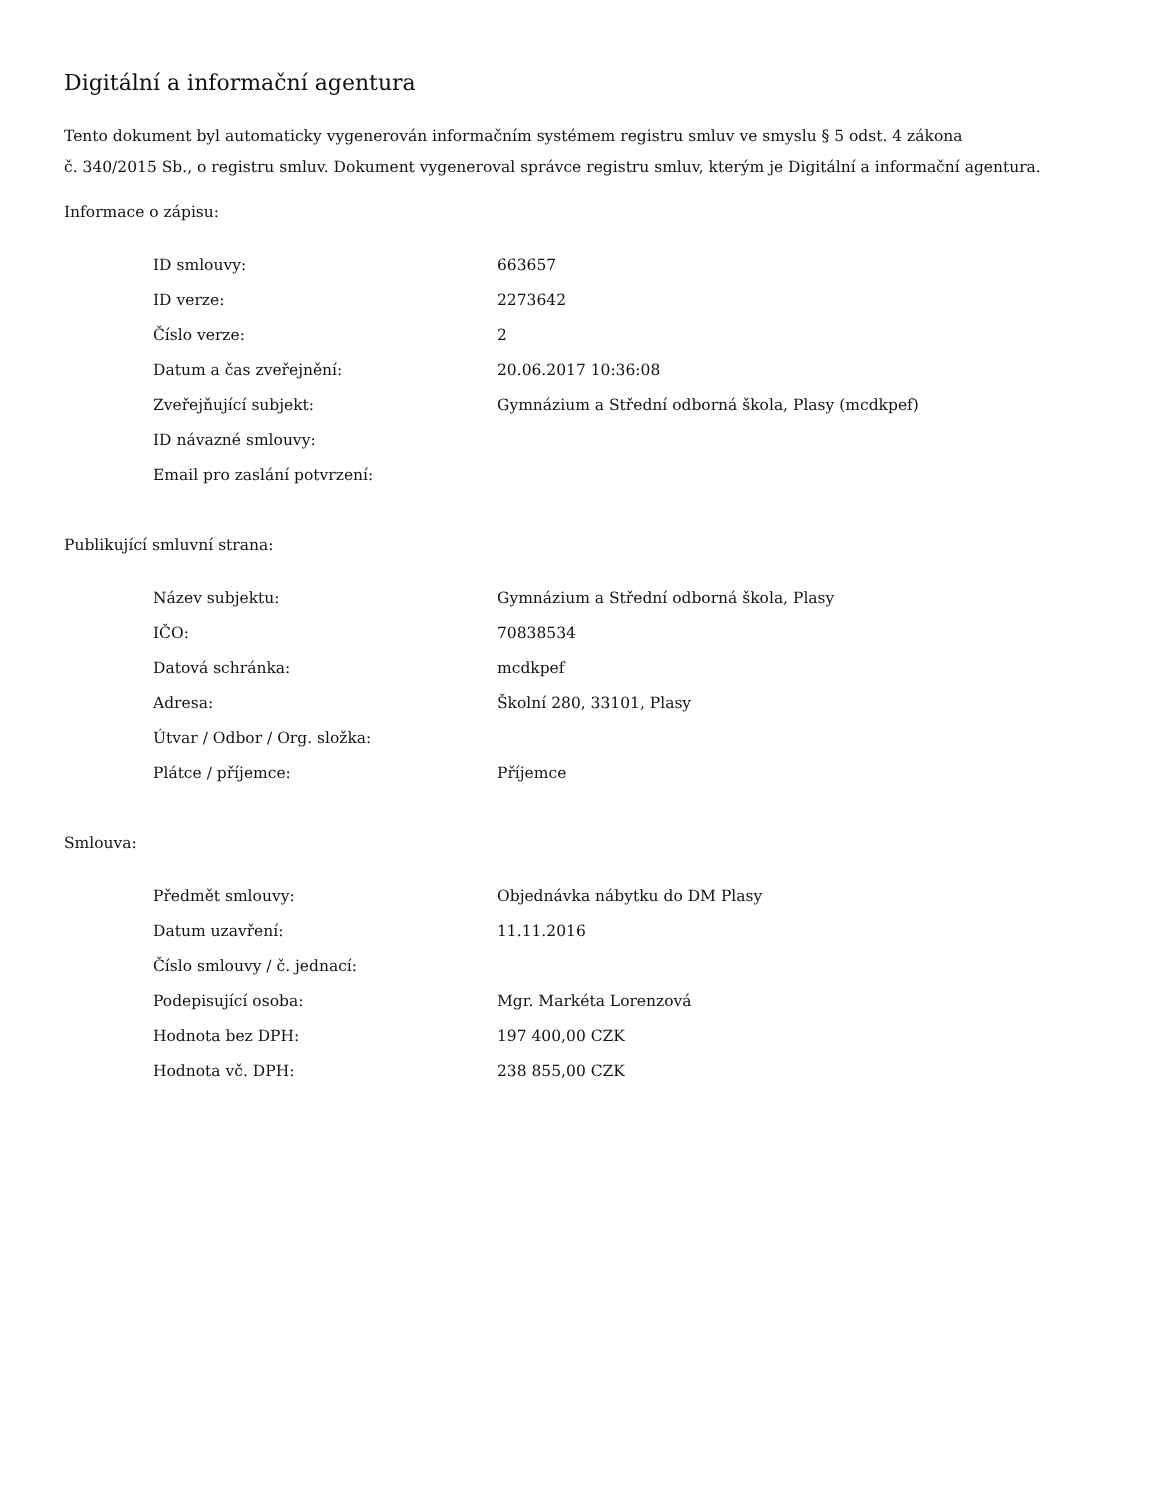Digitální a informační agentura
Tento dokument byl automaticky vygenerován informačním systémem registru smluv ve smyslu § 5 odst. 4 zákona
č. 340/2015 Sb., o registru smluv. Dokument vygeneroval správce registru smluv, kterým je Digitální a informační agentura.
Informace o zápisu:
| ID smlouvy: | 663657 |
| ID verze: | 2273642 |
| Číslo verze: | 2 |
| Datum a čas zveřejnění: | 20.06.2017 10:36:08 |
| Zveřejňující subjekt: | Gymnázium a Střední odborná škola, Plasy (mcdkpef) |
| ID návazné smlouvy: | |
| Email pro zaslání potvrzení: | |
Publikující smluvní strana:
| Název subjektu: | Gymnázium a Střední odborná škola, Plasy |
| IČO: | 70838534 |
| Datová schránka: | mcdkpef |
| Adresa: | Školní 280, 33101, Plasy |
| Útvar / Odbor / Org. složka: | |
| Plátce / příjemce: | Příjemce |
Smlouva:
| Předmět smlouvy: | Objednávka nábytku do DM Plasy |
| Datum uzavření: | 11.11.2016 |
| Číslo smlouvy / č. jednací: | |
| Podepisující osoba: | Mgr. Markéta Lorenzová |
| Hodnota bez DPH: | 197 400,00 CZK |
| Hodnota vč. DPH: | 238 855,00 CZK |